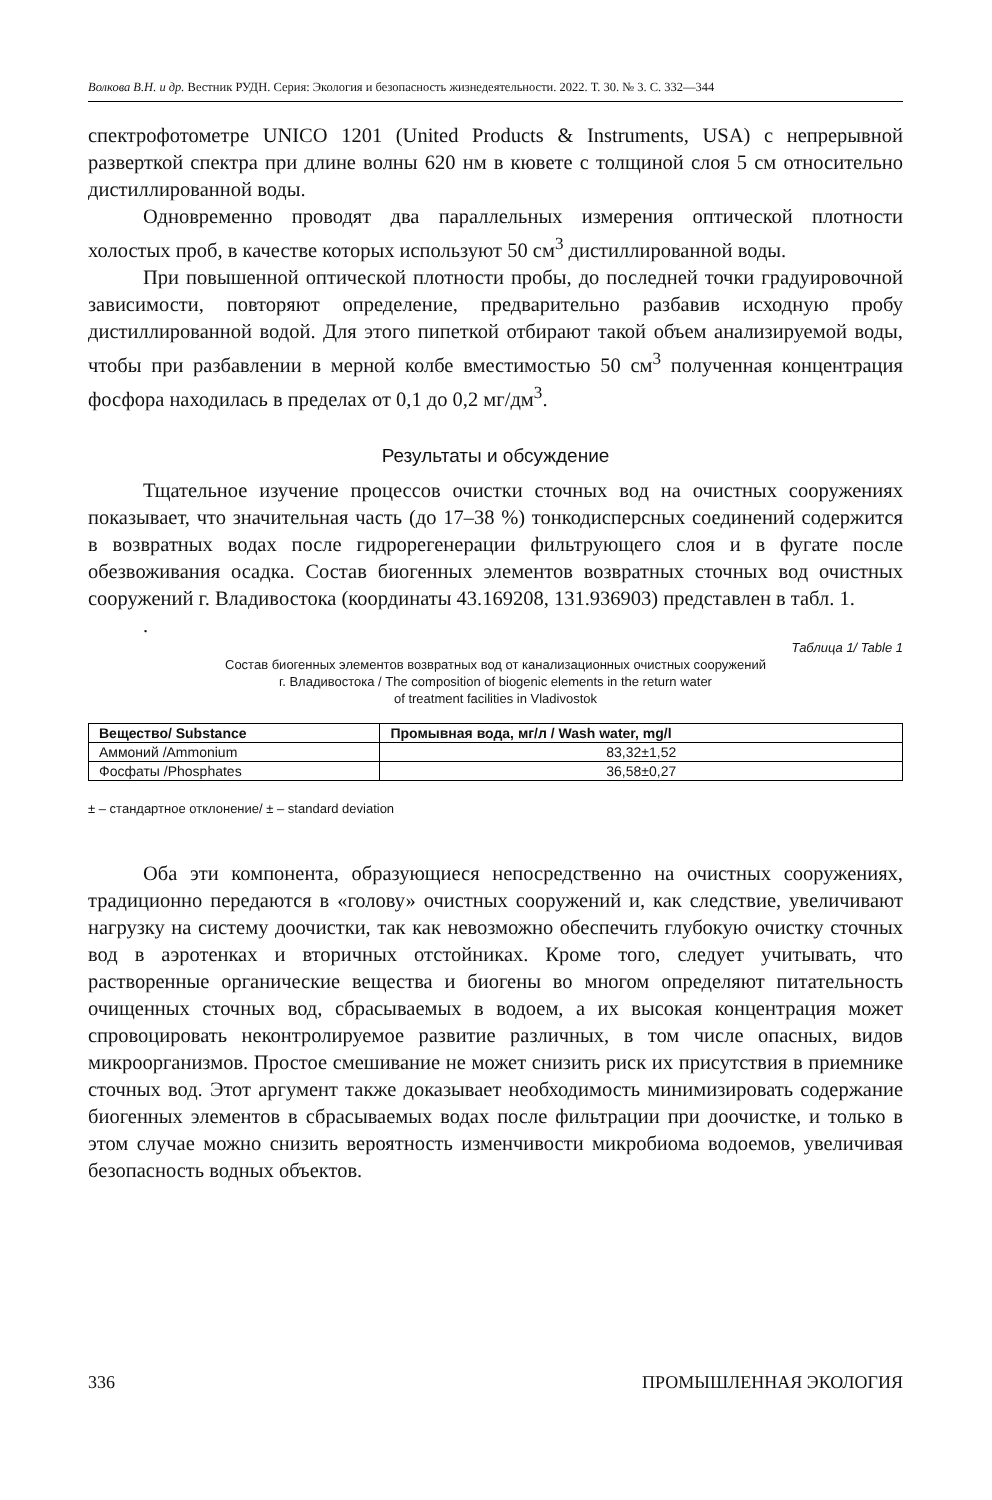Волкова В.Н. и др. Вестник РУДН. Серия: Экология и безопасность жизнедеятельности. 2022. Т. 30. № 3. С. 332—344
спектрофотометре UNICO 1201 (United Products & Instruments, USA) с непрерывной разверткой спектра при длине волны 620 нм в кювете с толщиной слоя 5 см относительно дистиллированной воды.
Одновременно проводят два параллельных измерения оптической плотности холостых проб, в качестве которых используют 50 см<sup>3</sup> дистиллированной воды.
При повышенной оптической плотности пробы, до последней точки градуировочной зависимости, повторяют определение, предварительно разбавив исходную пробу дистиллированной водой. Для этого пипеткой отбирают такой объем анализируемой воды, чтобы при разбавлении в мерной колбе вместимостью 50 см<sup>3</sup> полученная концентрация фосфора находилась в пределах от 0,1 до 0,2 мг/дм<sup>3</sup>.
Результаты и обсуждение
Тщательное изучение процессов очистки сточных вод на очистных сооружениях показывает, что значительная часть (до 17–38 %) тонкодисперсных соединений содержится в возвратных водах после гидрорегенерации фильтрующего слоя и в фугате после обезвоживания осадка. Состав биогенных элементов возвратных сточных вод очистных сооружений г. Владивостока (координаты 43.169208, 131.936903) представлен в табл. 1.
.
Таблица 1/ Table 1
Состав биогенных элементов возвратных вод от канализационных очистных сооружений
г. Владивостока / The composition of biogenic elements in the return water
of treatment facilities in Vladivostok
| Вещество/ Substance | Промывная вода, мг/л / Wash water, mg/l |
| --- | --- |
| Аммоний /Ammonium | 83,32±1,52 |
| Фосфаты /Phosphates | 36,58±0,27 |
± – стандартное отклонение/ ± – standard deviation
Оба эти компонента, образующиеся непосредственно на очистных сооружениях, традиционно передаются в «голову» очистных сооружений и, как следствие, увеличивают нагрузку на систему доочистки, так как невозможно обеспечить глубокую очистку сточных вод в аэротенках и вторичных отстойниках. Кроме того, следует учитывать, что растворенные органические вещества и биогены во многом определяют питательность очищенных сточных вод, сбрасываемых в водоем, а их высокая концентрация может спровоцировать неконтролируемое развитие различных, в том числе опасных, видов микроорганизмов. Простое смешивание не может снизить риск их присутствия в приемнике сточных вод. Этот аргумент также доказывает необходимость минимизировать содержание биогенных элементов в сбрасываемых водах после фильтрации при доочистке, и только в этом случае можно снизить вероятность изменчивости микробиома водоемов, увеличивая безопасность водных объектов.
336 ПРОМЫШЛЕННАЯ ЭКОЛОГИЯ